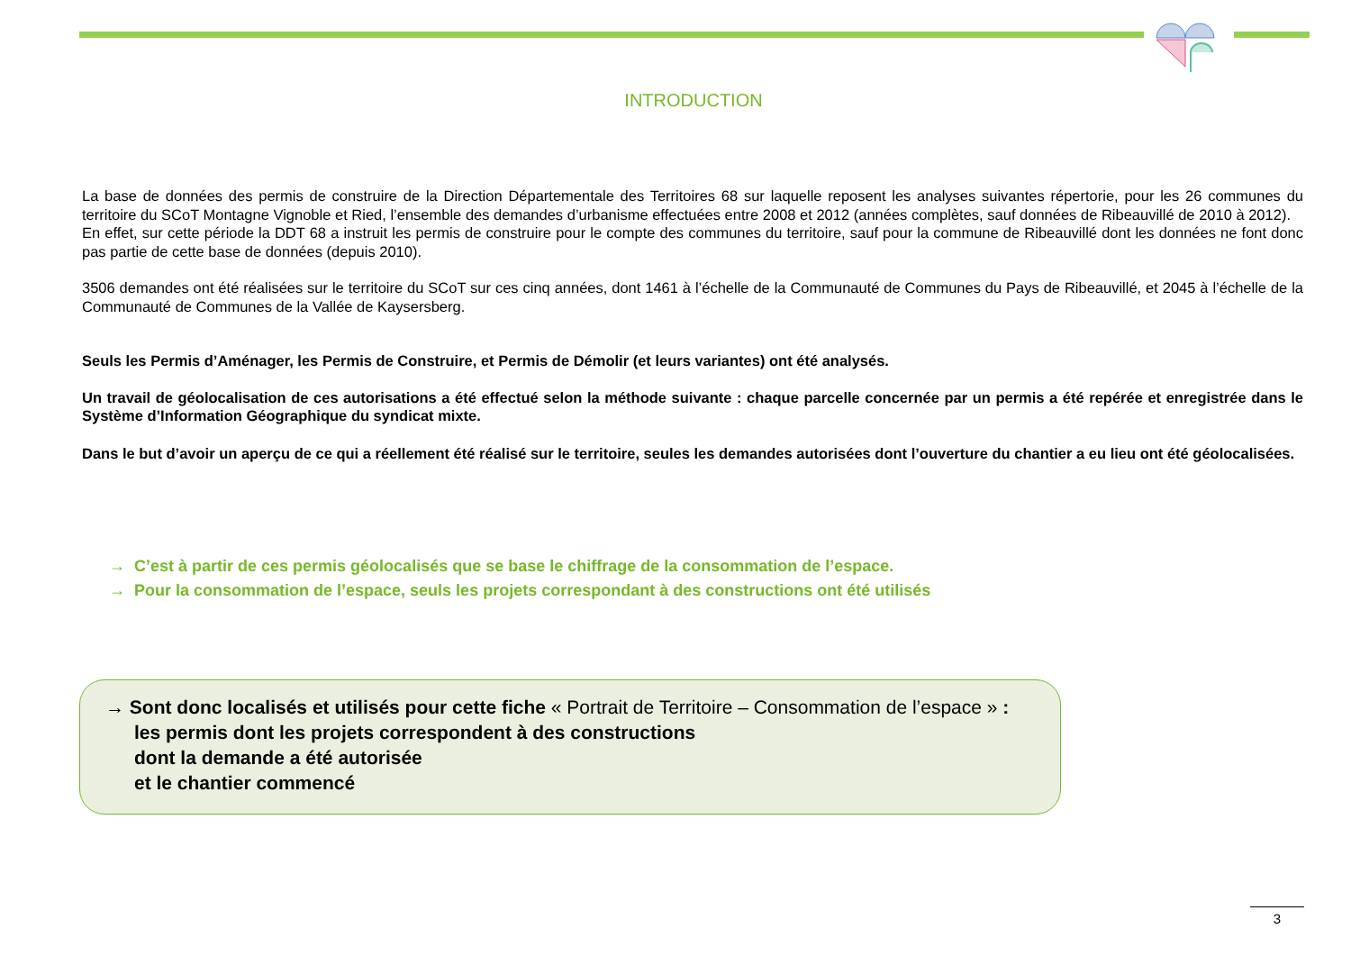INTRODUCTION
La base de données des permis de construire de la Direction Départementale des Territoires 68 sur laquelle reposent les analyses suivantes répertorie, pour les 26 communes du territoire du SCoT Montagne Vignoble et Ried, l’ensemble des demandes d’urbanisme effectuées entre 2008 et 2012 (années complètes, sauf données de Ribeauvillé de 2010 à 2012).
En effet, sur cette période la DDT 68 a instruit les permis de construire pour le compte des communes du territoire, sauf pour la commune de Ribeauvillé dont les données ne font donc pas partie de cette base de données (depuis 2010).
3506 demandes ont été réalisées sur le territoire du SCoT sur ces cinq années, dont 1461 à l’échelle de la Communauté de Communes du Pays de Ribeauvillé, et 2045 à l’échelle de la Communauté de Communes de la Vallée de Kaysersberg.
Seuls les Permis d’Aménager, les Permis de Construire, et Permis de Démolir (et leurs variantes) ont été analysés.
Un travail de géolocalisation de ces autorisations a été effectué selon la méthode suivante : chaque parcelle concernée par un permis a été repérée et enregistrée dans le Système d’Information Géographique du syndicat mixte.
Dans le but d’avoir un aperçu de ce qui a réellement été réalisé sur le territoire, seules les demandes autorisées dont l’ouverture du chantier a eu lieu ont été géolocalisées.
→ C’est à partir de ces permis géolocalisés que se base le chiffrage de la consommation de l’espace.
→ Pour la consommation de l’espace, seuls les projets correspondant à des constructions ont été utilisés
→ Sont donc localisés et utilisés pour cette fiche « Portrait de Territoire – Consommation de l’espace » :
les permis dont les projets correspondent à des constructions
dont la demande a été autorisée
et le chantier commencé
3